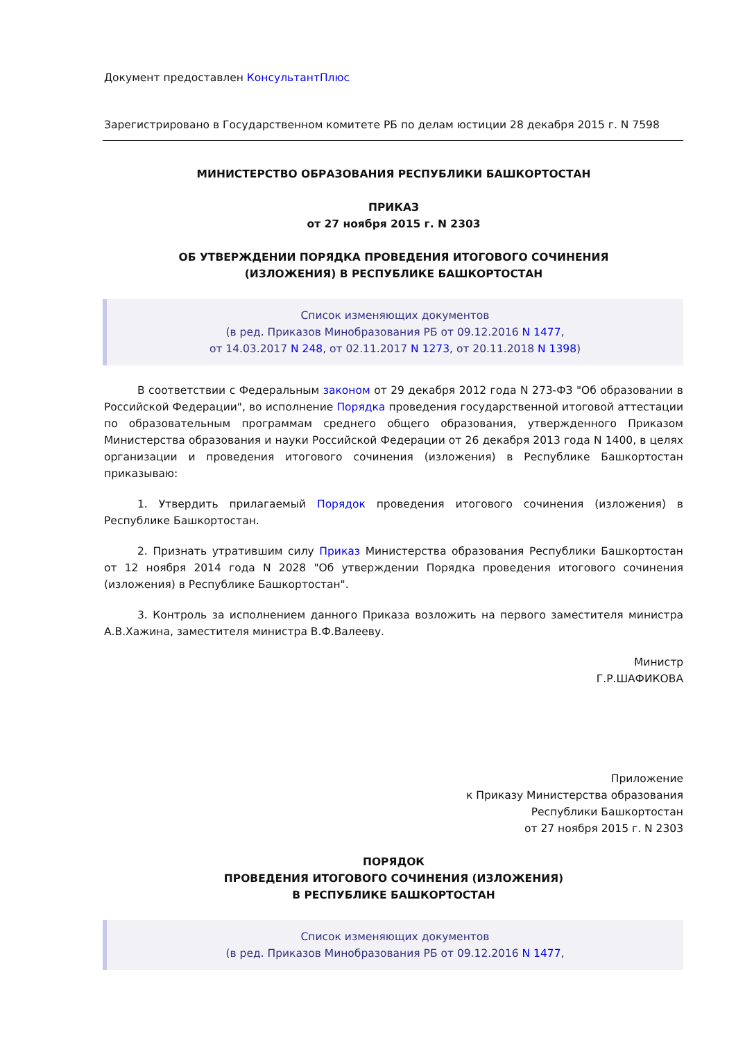Документ предоставлен КонсультантПлюс
Зарегистрировано в Государственном комитете РБ по делам юстиции 28 декабря 2015 г. N 7598
МИНИСТЕРСТВО ОБРАЗОВАНИЯ РЕСПУБЛИКИ БАШКОРТОСТАН
ПРИКАЗ
от 27 ноября 2015 г. N 2303
ОБ УТВЕРЖДЕНИИ ПОРЯДКА ПРОВЕДЕНИЯ ИТОГОВОГО СОЧИНЕНИЯ
(ИЗЛОЖЕНИЯ) В РЕСПУБЛИКЕ БАШКОРТОСТАН
Список изменяющих документов
(в ред. Приказов Минобразования РБ от 09.12.2016 N 1477,
от 14.03.2017 N 248, от 02.11.2017 N 1273, от 20.11.2018 N 1398)
В соответствии с Федеральным законом от 29 декабря 2012 года N 273-ФЗ "Об образовании в Российской Федерации", во исполнение Порядка проведения государственной итоговой аттестации по образовательным программам среднего общего образования, утвержденного Приказом Министерства образования и науки Российской Федерации от 26 декабря 2013 года N 1400, в целях организации и проведения итогового сочинения (изложения) в Республике Башкортостан приказываю:
1. Утвердить прилагаемый Порядок проведения итогового сочинения (изложения) в Республике Башкортостан.
2. Признать утратившим силу Приказ Министерства образования Республики Башкортостан от 12 ноября 2014 года N 2028 "Об утверждении Порядка проведения итогового сочинения (изложения) в Республике Башкортостан".
3. Контроль за исполнением данного Приказа возложить на первого заместителя министра А.В.Хажина, заместителя министра В.Ф.Валееву.
Министр
Г.Р.ШАФИКОВА
Приложение
к Приказу Министерства образования
Республики Башкортостан
от 27 ноября 2015 г. N 2303
ПОРЯДОК
ПРОВЕДЕНИЯ ИТОГОВОГО СОЧИНЕНИЯ (ИЗЛОЖЕНИЯ)
В РЕСПУБЛИКЕ БАШКОРТОСТАН
Список изменяющих документов
(в ред. Приказов Минобразования РБ от 09.12.2016 N 1477,